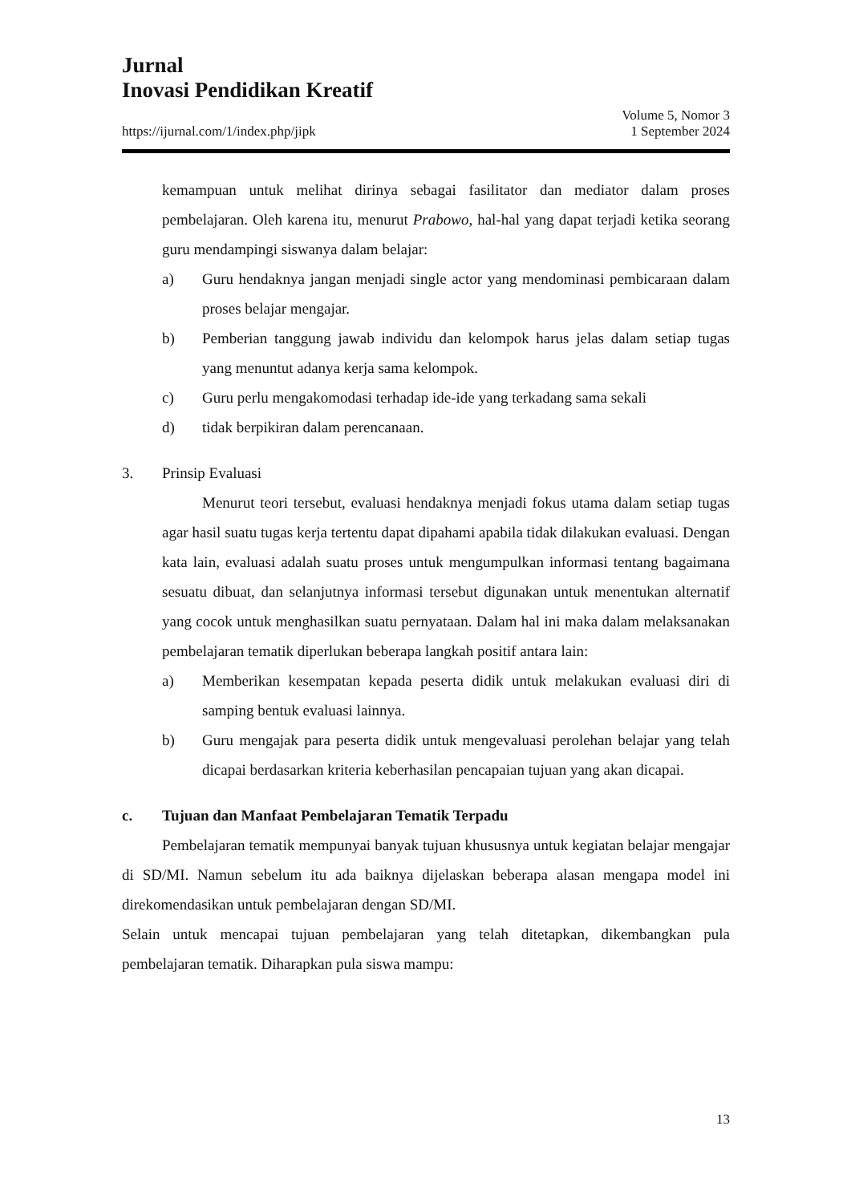Jurnal
Inovasi Pendidikan Kreatif
https://ijurnal.com/1/index.php/jipk
Volume 5, Nomor 3
1 September 2024
kemampuan untuk melihat dirinya sebagai fasilitator dan mediator dalam proses pembelajaran. Oleh karena itu, menurut Prabowo, hal-hal yang dapat terjadi ketika seorang guru mendampingi siswanya dalam belajar:
a) Guru hendaknya jangan menjadi single actor yang mendominasi pembicaraan dalam proses belajar mengajar.
b) Pemberian tanggung jawab individu dan kelompok harus jelas dalam setiap tugas yang menuntut adanya kerja sama kelompok.
c) Guru perlu mengakomodasi terhadap ide-ide yang terkadang sama sekali
d) tidak berpikiran dalam perencanaan.
3. Prinsip Evaluasi
Menurut teori tersebut, evaluasi hendaknya menjadi fokus utama dalam setiap tugas agar hasil suatu tugas kerja tertentu dapat dipahami apabila tidak dilakukan evaluasi. Dengan kata lain, evaluasi adalah suatu proses untuk mengumpulkan informasi tentang bagaimana sesuatu dibuat, dan selanjutnya informasi tersebut digunakan untuk menentukan alternatif yang cocok untuk menghasilkan suatu pernyataan. Dalam hal ini maka dalam melaksanakan pembelajaran tematik diperlukan beberapa langkah positif antara lain:
a) Memberikan kesempatan kepada peserta didik untuk melakukan evaluasi diri di samping bentuk evaluasi lainnya.
b) Guru mengajak para peserta didik untuk mengevaluasi perolehan belajar yang telah dicapai berdasarkan kriteria keberhasilan pencapaian tujuan yang akan dicapai.
c. Tujuan dan Manfaat Pembelajaran Tematik Terpadu
Pembelajaran tematik mempunyai banyak tujuan khususnya untuk kegiatan belajar mengajar di SD/MI. Namun sebelum itu ada baiknya dijelaskan beberapa alasan mengapa model ini direkomendasikan untuk pembelajaran dengan SD/MI.
Selain untuk mencapai tujuan pembelajaran yang telah ditetapkan, dikembangkan pula pembelajaran tematik. Diharapkan pula siswa mampu:
13